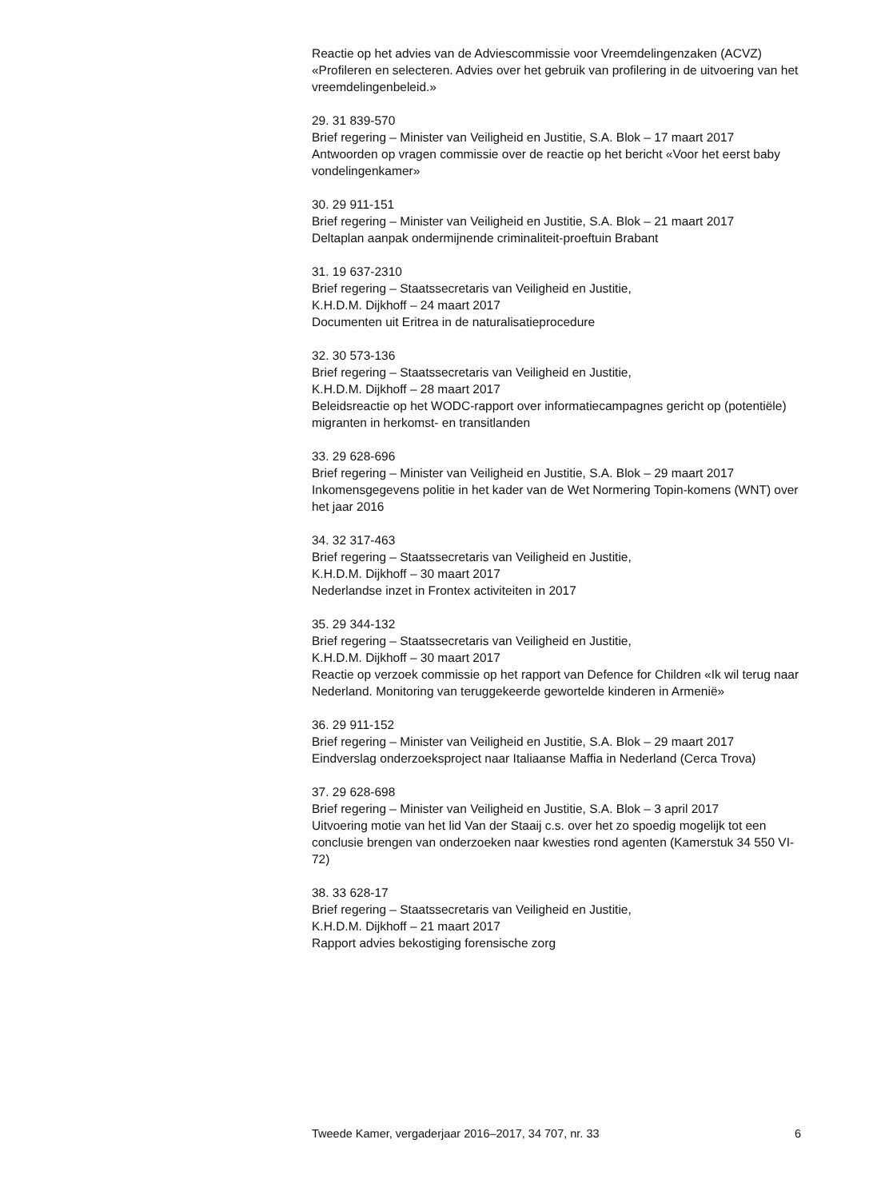Reactie op het advies van de Adviescommissie voor Vreemdelingenzaken (ACVZ) «Profileren en selecteren. Advies over het gebruik van profilering in de uitvoering van het vreemdelingenbeleid.»
29. 31 839-570
Brief regering – Minister van Veiligheid en Justitie, S.A. Blok – 17 maart 2017
Antwoorden op vragen commissie over de reactie op het bericht «Voor het eerst baby vondelingenkamer»
30. 29 911-151
Brief regering – Minister van Veiligheid en Justitie, S.A. Blok – 21 maart 2017
Deltaplan aanpak ondermijnende criminaliteit-proeftuin Brabant
31. 19 637-2310
Brief regering – Staatssecretaris van Veiligheid en Justitie,
K.H.D.M. Dijkhoff – 24 maart 2017
Documenten uit Eritrea in de naturalisatieprocedure
32. 30 573-136
Brief regering – Staatssecretaris van Veiligheid en Justitie,
K.H.D.M. Dijkhoff – 28 maart 2017
Beleidsreactie op het WODC-rapport over informatiecampagnes gericht op (potentiële) migranten in herkomst- en transitlanden
33. 29 628-696
Brief regering – Minister van Veiligheid en Justitie, S.A. Blok – 29 maart 2017
Inkomensgegevens politie in het kader van de Wet Normering Topin-komens (WNT) over het jaar 2016
34. 32 317-463
Brief regering – Staatssecretaris van Veiligheid en Justitie,
K.H.D.M. Dijkhoff – 30 maart 2017
Nederlandse inzet in Frontex activiteiten in 2017
35. 29 344-132
Brief regering – Staatssecretaris van Veiligheid en Justitie,
K.H.D.M. Dijkhoff – 30 maart 2017
Reactie op verzoek commissie op het rapport van Defence for Children «Ik wil terug naar Nederland. Monitoring van teruggekeerde gewortelde kinderen in Armenië»
36. 29 911-152
Brief regering – Minister van Veiligheid en Justitie, S.A. Blok – 29 maart 2017
Eindverslag onderzoeksproject naar Italiaanse Maffia in Nederland (Cerca Trova)
37. 29 628-698
Brief regering – Minister van Veiligheid en Justitie, S.A. Blok – 3 april 2017
Uitvoering motie van het lid Van der Staaij c.s. over het zo spoedig mogelijk tot een conclusie brengen van onderzoeken naar kwesties rond agenten (Kamerstuk 34 550 VI-72)
38. 33 628-17
Brief regering – Staatssecretaris van Veiligheid en Justitie,
K.H.D.M. Dijkhoff – 21 maart 2017
Rapport advies bekostiging forensische zorg
Tweede Kamer, vergaderjaar 2016–2017, 34 707, nr. 33 6